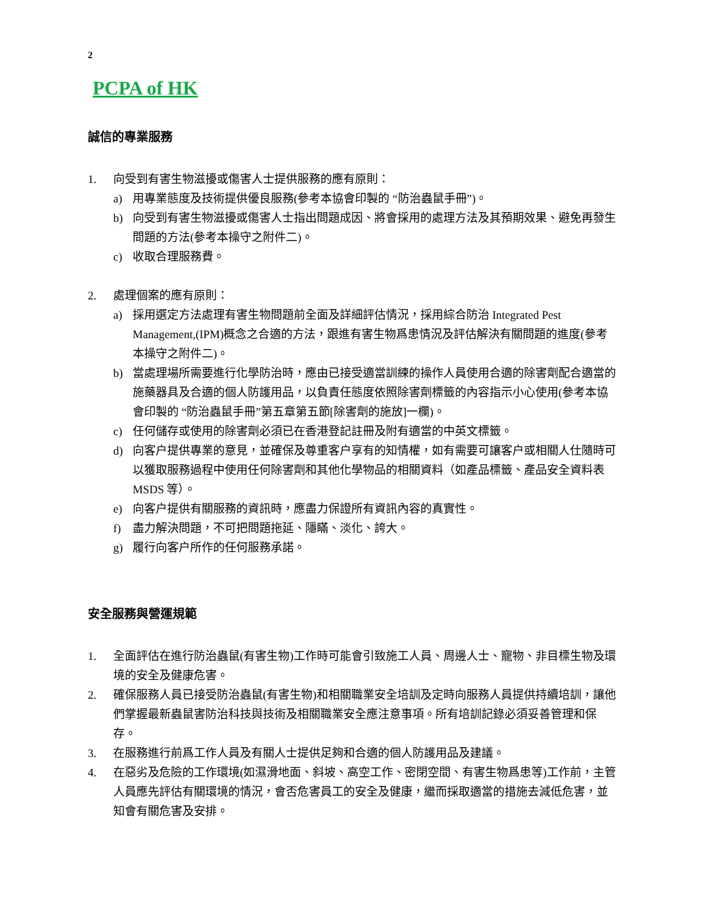2
PCPA of HK
誠信的專業服務
1. 向受到有害生物滋擾或傷害人士提供服務的應有原則：
a) 用專業態度及技術提供優良服務(參考本協會印製的 “防治蟲鼠手冊”)。
b) 向受到有害生物滋擾或傷害人士指出問題成因、將會採用的處理方法及其預期效果、避免再發生問題的方法(參考本操守之附件二)。
c) 收取合理服務費。
2. 處理個案的應有原則：
a) 採用選定方法處理有害生物問題前全面及詳細評估情況，採用綜合防治 Integrated Pest Management,(IPM)概念之合適的方法，跟進有害生物爲患情況及評估解決有關問題的進度(參考本操守之附件二)。
b) 當處理場所需要進行化學防治時，應由已接受適當訓練的操作人員使用合適的除害劑配合適當的施藥器具及合適的個人防護用品，以負責任態度依照除害劑標籤的內容指示小心使用(參考本協會印製的 “防治蟲鼠手冊”第五章第五節[除害劑的施放]一欄)。
c) 任何儲存或使用的除害劑必須已在香港登記註冊及附有適當的中英文標籤。
d) 向客户提供專業的意見，並確保及尊重客户享有的知情權，如有需要可讓客户或相關人仕隨時可以獲取服務過程中使用任何除害劑和其他化學物品的相關資料（如產品標籤、產品安全資料表 MSDS 等）。
e) 向客户提供有關服務的資訊時，應盡力保證所有資訊內容的真實性。
f) 盡力解決問題，不可把問題拖延、隱瞞、淡化、誇大。
g) 履行向客户所作的任何服務承諾。
安全服務與營運規範
1. 全面評估在進行防治蟲鼠(有害生物)工作時可能會引致施工人員、周邊人士、寵物、非目標生物及環境的安全及健康危害。
2. 確保服務人員已接受防治蟲鼠(有害生物)和相關職業安全培訓及定時向服務人員提供持續培訓，讓他們掌握最新蟲鼠害防治科技與技術及相關職業安全應注意事項。所有培訓記錄必須妥善管理和保存。
3. 在服務進行前爲工作人員及有關人士提供足夠和合適的個人防護用品及建議。
4. 在惡劣及危險的工作環境(如濕滑地面、斜坡、高空工作、密閉空間、有害生物爲患等)工作前，主管人員應先評估有關環境的情況，會否危害員工的安全及健康，繼而採取適當的措施去減低危害，並知會有關危害及安排。